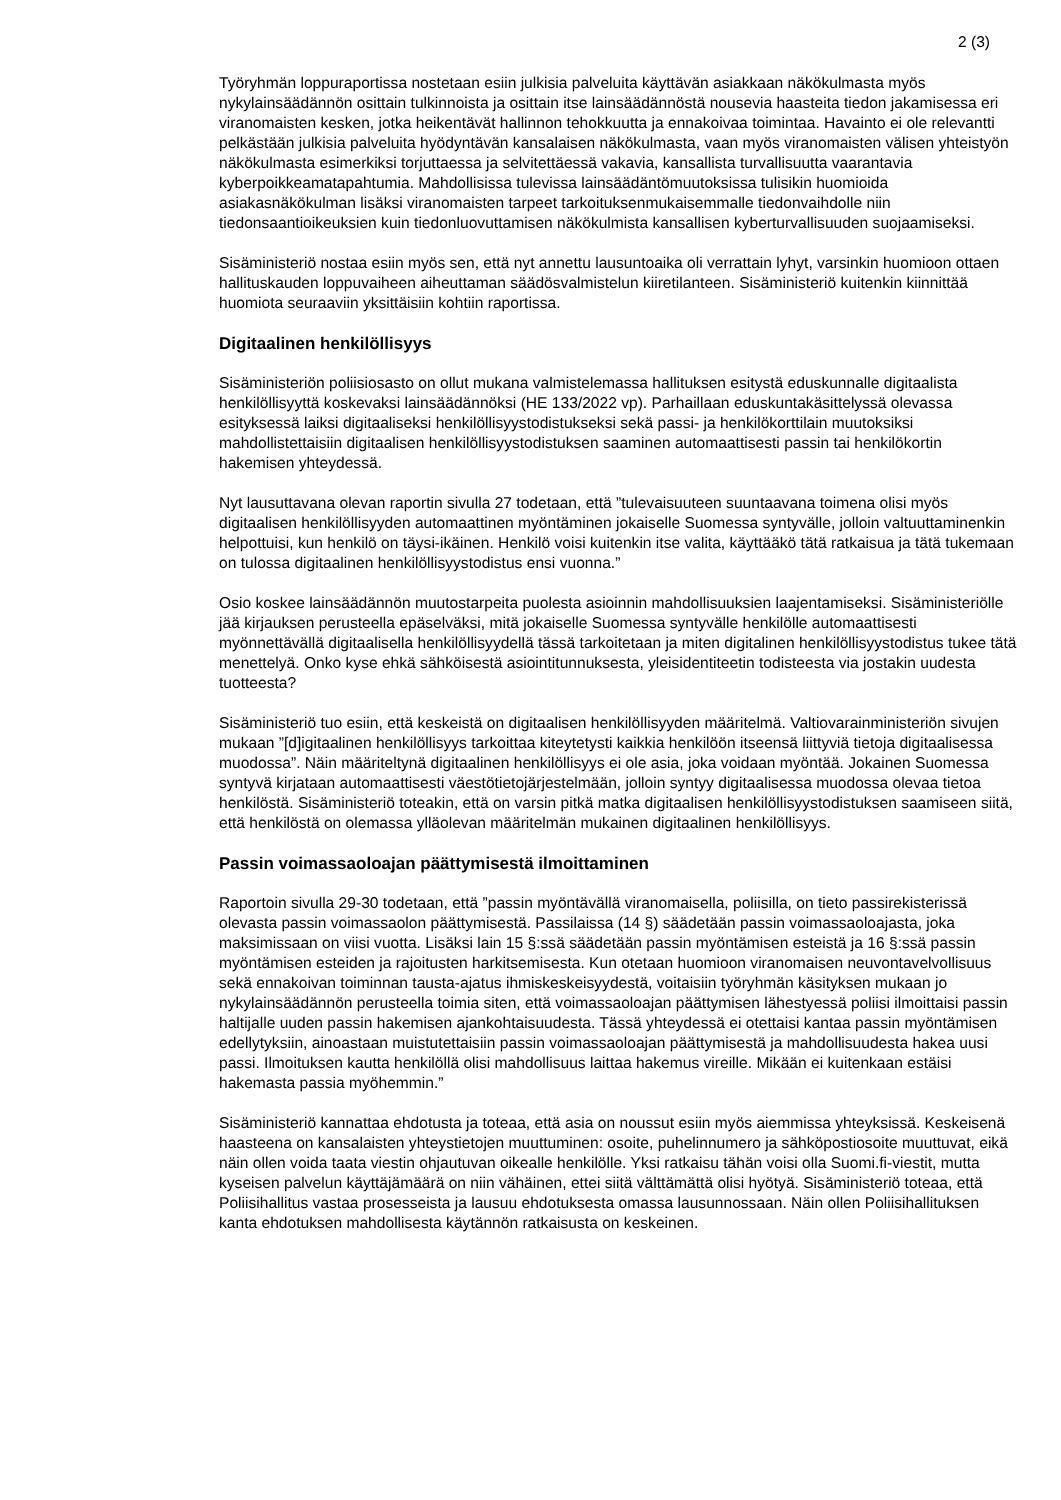2 (3)
Työryhmän loppuraportissa nostetaan esiin julkisia palveluita käyttävän asiakkaan näkökulmasta myös nykylainsäädännön osittain tulkinnoista ja osittain itse lainsäädännöstä nousevia haasteita tiedon jakamisessa eri viranomaisten kesken, jotka heikentävät hallinnon tehokkuutta ja ennakoivaa toimintaa. Havainto ei ole relevantti pelkästään julkisia palveluita hyödyntävän kansalaisen näkökulmasta, vaan myös viranomaisten välisen yhteistyön näkökulmasta esimerkiksi torjuttaessa ja selvitettäessä vakavia, kansallista turvallisuutta vaarantavia kyberpoikkeamatapahtumia. Mahdollisissa tulevissa lainsäädäntömuutoksissa tulisikin huomioida asiakasnäkökulman lisäksi viranomaisten tarpeet tarkoituksenmukaisemmalle tiedonvaihdolle niin tiedonsaantioikeuksien kuin tiedonluovuttamisen näkökulmista kansallisen kyberturvallisuuden suojaamiseksi.
Sisäministeriö nostaa esiin myös sen, että nyt annettu lausuntoaika oli verrattain lyhyt, varsinkin huomioon ottaen hallituskauden loppuvaiheen aiheuttaman säädösvalmistelun kiiretilanteen. Sisäministeriö kuitenkin kiinnittää huomiota seuraaviin yksittäisiin kohtiin raportissa.
Digitaalinen henkilöllisyys
Sisäministeriön poliisiosasto on ollut mukana valmistelemassa hallituksen esitystä eduskunnalle digitaalista henkilöllisyyttä koskevaksi lainsäädännöksi (HE 133/2022 vp). Parhaillaan eduskuntakäsittelyssä olevassa esityksessä laiksi digitaaliseksi henkilöllisyystodistukseksi sekä passi- ja henkilökorttilain muutoksiksi mahdollistettaisiin digitaalisen henkilöllisyystodistuksen saaminen automaattisesti passin tai henkilökortin hakemisen yhteydessä.
Nyt lausuttavana olevan raportin sivulla 27 todetaan, että ”tulevaisuuteen suuntaavana toimena olisi myös digitaalisen henkilöllisyyden automaattinen myöntäminen jokaiselle Suomessa syntyvälle, jolloin valtuuttaminenkin helpottuisi, kun henkilö on täysi-ikäinen. Henkilö voisi kuitenkin itse valita, käyttääkö tätä ratkaisua ja tätä tukemaan on tulossa digitaalinen henkilöllisyystodistus ensi vuonna.”
Osio koskee lainsäädännön muutostarpeita puolesta asioinnin mahdollisuuksien laajentamiseksi. Sisäministeriölle jää kirjauksen perusteella epäselväksi, mitä jokaiselle Suomessa syntyvälle henkilölle automaattisesti myönnettävällä digitaalisella henkilöllisyydellä tässä tarkoitetaan ja miten digitalinen henkilöllisyystodistus tukee tätä menettelyä. Onko kyse ehkä sähköisestä asiointitunnuksesta, yleisidentiteetin todisteesta via jostakin uudesta tuotteesta?
Sisäministeriö tuo esiin, että keskeistä on digitaalisen henkilöllisyyden määritelmä. Valtiovarainministeriön sivujen mukaan ”[d]igitaalinen henkilöllisyys tarkoittaa kiteytetysti kaikkia henkilöön itseensä liittyviä tietoja digitaalisessa muodossa”. Näin määriteltynä digitaalinen henkilöllisyys ei ole asia, joka voidaan myöntää. Jokainen Suomessa syntyvä kirjataan automaattisesti väestötietojärjestelmään, jolloin syntyy digitaalisessa muodossa olevaa tietoa henkilöstä. Sisäministeriö toteakin, että on varsin pitkä matka digitaalisen henkilöllisyystodistuksen saamiseen siitä, että henkilöstä on olemassa ylläolevan määritelmän mukainen digitaalinen henkilöllisyys.
Passin voimassaoloajan päättymisestä ilmoittaminen
Raportoin sivulla 29-30 todetaan, että ”passin myöntävällä viranomaisella, poliisilla, on tieto passirekisterissä olevasta passin voimassaolon päättymisestä. Passilaissa (14 §) säädetään passin voimassaoloajasta, joka maksimissaan on viisi vuotta. Lisäksi lain 15 §:ssä säädetään passin myöntämisen esteistä ja 16 §:ssä passin myöntämisen esteiden ja rajoitusten harkitsemisesta. Kun otetaan huomioon viranomaisen neuvontavelvollisuus sekä ennakoivan toiminnan tausta-ajatus ihmiskeskeisyydestä, voitaisiin työryhmän käsityksen mukaan jo nykylainsäädännön perusteella toimia siten, että voimassaoloajan päättymisen lähestyessä poliisi ilmoittaisi passin haltijalle uuden passin hakemisen ajankohtaisuudesta. Tässä yhteydessä ei otettaisi kantaa passin myöntämisen edellytyksiin, ainoastaan muistutettaisiin passin voimassaoloajan päättymisestä ja mahdollisuudesta hakea uusi passi. Ilmoituksen kautta henkilöllä olisi mahdollisuus laittaa hakemus vireille. Mikään ei kuitenkaan estäisi hakemasta passia myöhemmin.”
Sisäministeriö kannattaa ehdotusta ja toteaa, että asia on noussut esiin myös aiemmissa yhteyksissä. Keskeisenä haasteena on kansalaisten yhteystietojen muuttuminen: osoite, puhelinnumero ja sähköpostiosoite muuttuvat, eikä näin ollen voida taata viestin ohjautuvan oikealle henkilölle. Yksi ratkaisu tähän voisi olla Suomi.fi-viestit, mutta kyseisen palvelun käyttäjämäärä on niin vähäinen, ettei siitä välttämättä olisi hyötyä. Sisäministeriö toteaa, että Poliisihallitus vastaa prosesseista ja lausuu ehdotuksesta omassa lausunnossaan. Näin ollen Poliisihallituksen kanta ehdotuksen mahdollisesta käytännön ratkaisusta on keskeinen.